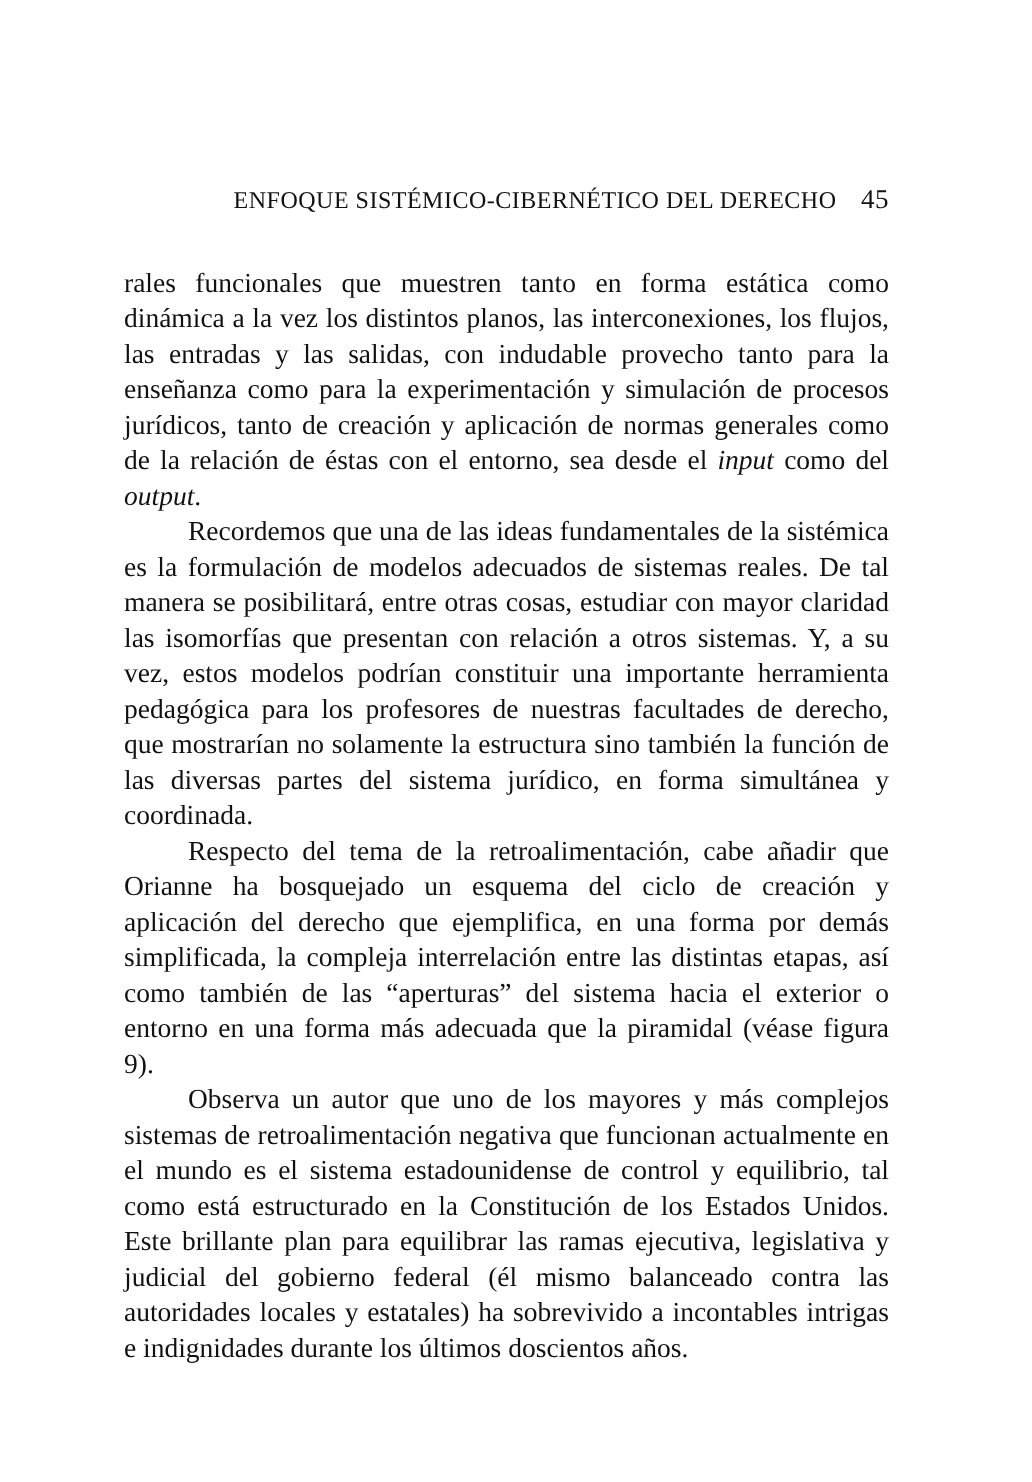ENFOQUE SISTÉMICO-CIBERNÉTICO DEL DERECHO 45
rales funcionales que muestren tanto en forma estática como dinámica a la vez los distintos planos, las interconexiones, los flujos, las entradas y las salidas, con indudable provecho tanto para la enseñanza como para la experimentación y simulación de procesos jurídicos, tanto de creación y aplicación de normas generales como de la relación de éstas con el entorno, sea desde el input como del output.
Recordemos que una de las ideas fundamentales de la sistémica es la formulación de modelos adecuados de sistemas reales. De tal manera se posibilitará, entre otras cosas, estudiar con mayor claridad las isomorfías que presentan con relación a otros sistemas. Y, a su vez, estos modelos podrían constituir una importante herramienta pedagógica para los profesores de nuestras facultades de derecho, que mostrarían no solamente la estructura sino también la función de las diversas partes del sistema jurídico, en forma simultánea y coordinada.
Respecto del tema de la retroalimentación, cabe añadir que Orianne ha bosquejado un esquema del ciclo de creación y aplicación del derecho que ejemplifica, en una forma por demás simplificada, la compleja interrelación entre las distintas etapas, así como también de las “aperturas” del sistema hacia el exterior o entorno en una forma más adecuada que la piramidal (véase figura 9).
Observa un autor que uno de los mayores y más complejos sistemas de retroalimentación negativa que funcionan actualmente en el mundo es el sistema estadounidense de control y equilibrio, tal como está estructurado en la Constitución de los Estados Unidos. Este brillante plan para equilibrar las ramas ejecutiva, legislativa y judicial del gobierno federal (él mismo balanceado contra las autoridades locales y estatales) ha sobrevivido a incontables intrigas e indignidades durante los últimos doscientos años.